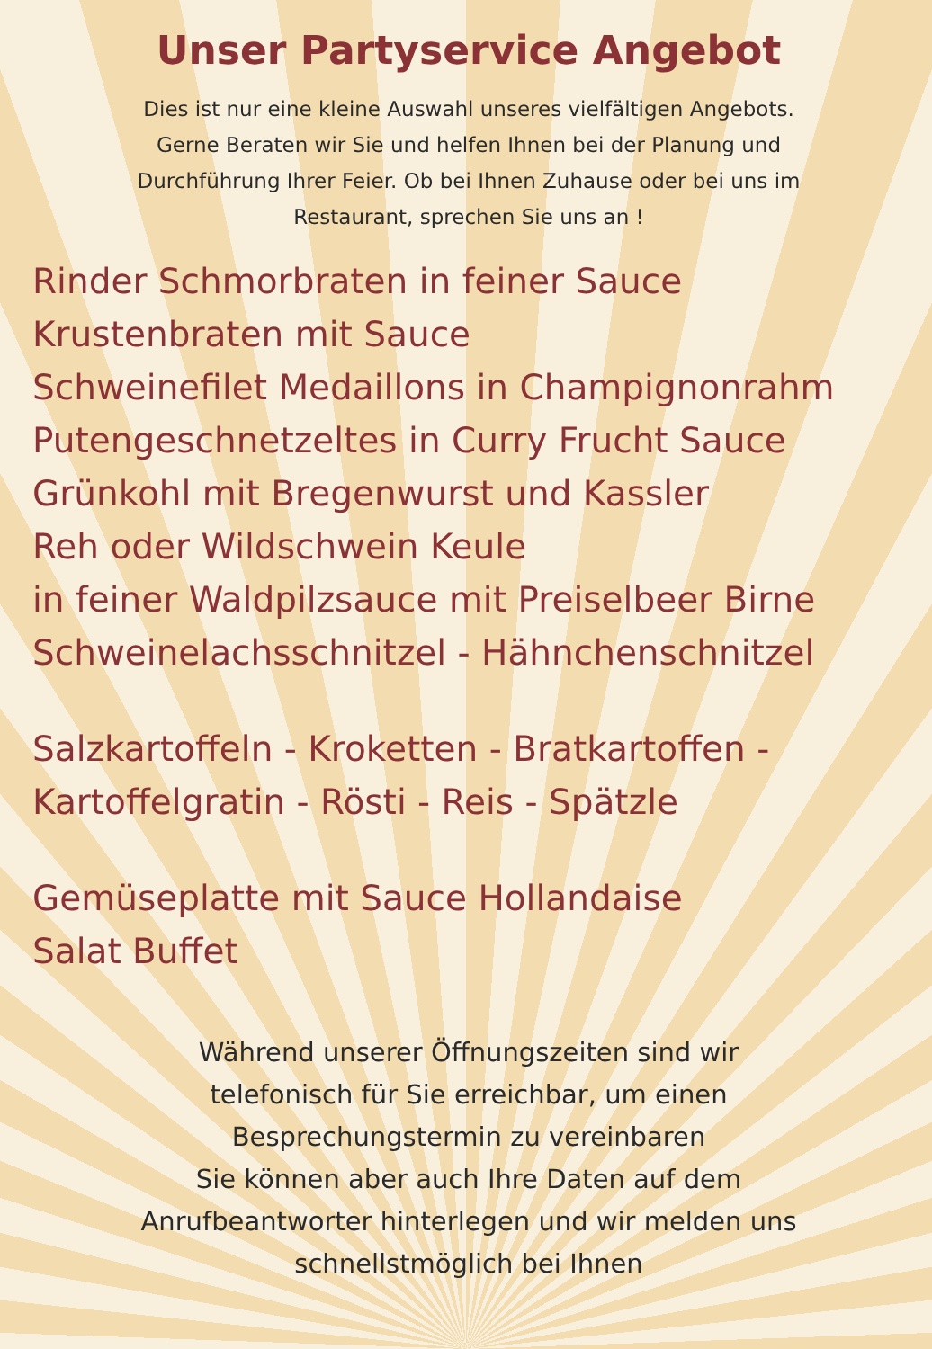Unser Partyservice Angebot
Dies ist nur eine kleine Auswahl unseres vielfältigen Angebots.
Gerne Beraten wir Sie und helfen Ihnen bei der Planung und
Durchführung Ihrer Feier. Ob bei Ihnen Zuhause oder bei uns im
Restaurant, sprechen Sie uns an !
Rinder Schmorbraten in feiner Sauce
Krustenbraten mit Sauce
Schweinefilet Medaillons in Champignonrahm
Putengeschnetzeltes in Curry Frucht Sauce
Grünkohl mit Bregenwurst und Kassler
Reh oder Wildschwein Keule
in feiner Waldpilzsauce mit Preiselbeer Birne
Schweinelachsschnitzel - Hähnchenschnitzel
Salzkartoffeln - Kroketten - Bratkartoffen -
Kartoffelgratin - Rösti - Reis - Spätzle
Gemüseplatte mit Sauce Hollandaise
Salat Buffet
Während unserer Öffnungszeiten sind wir
telefonisch für Sie erreichbar, um einen
Besprechungstermin zu vereinbaren
Sie können aber auch Ihre Daten auf dem
Anrufbeantworter hinterlegen und wir melden uns
schnellstmöglich bei Ihnen